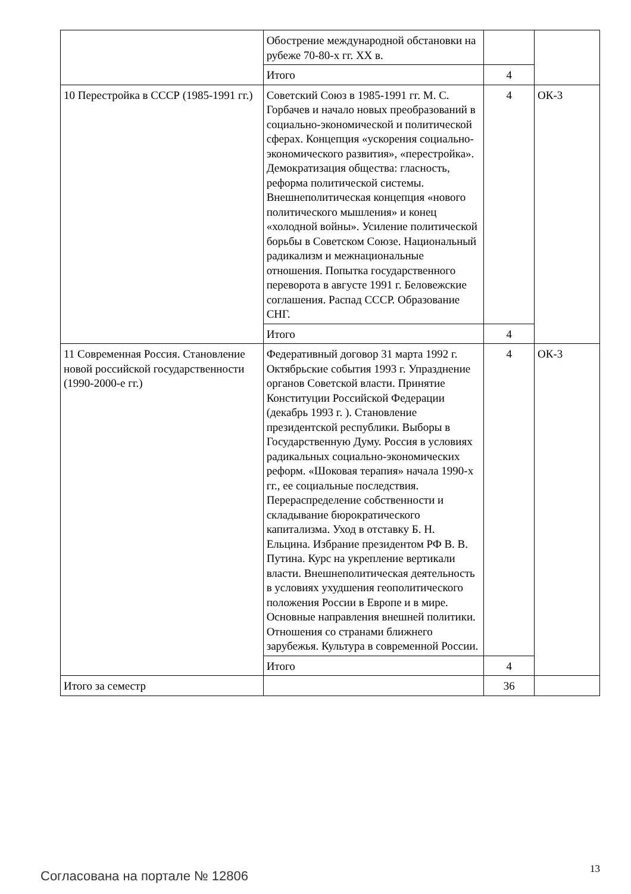| | Обострение международной обстановки на рубеже 70-80-х гг. XX в. | | |
| | Итого | 4 | |
| 10 Перестройка в СССР (1985-1991 гг.) | Советский Союз в 1985-1991 гг. М. С. Горбачев и начало новых преобразований в социально-экономической и политической сферах. Концепция «ускорения социально-экономического развития», «перестройка». Демократизация общества: гласность, реформа политической системы. Внешнеполитическая концепция «нового политического мышления» и конец «холодной войны». Усиление политической борьбы в Советском Союзе. Национальный радикализм и межнациональные отношения. Попытка государственного переворота в августе 1991 г. Беловежские соглашения. Распад СССР. Образование СНГ. | 4 | ОК-3 |
| | Итого | 4 | |
| 11 Современная Россия. Становление новой российской государственности (1990-2000-е гг.) | Федеративный договор 31 марта 1992 г. Октябрьские события 1993 г. Упразднение органов Советской власти. Принятие Конституции Российской Федерации (декабрь 1993 г. ). Становление президентской республики. Выборы в Государственную Думу. Россия в условиях радикальных социально-экономических реформ. «Шоковая терапия» начала 1990-х гг., ее социальные последствия. Перераспределение собственности и складывание бюрократического капитализма. Уход в отставку Б. Н. Ельцина. Избрание президентом РФ В. В. Путина. Курс на укрепление вертикали власти. Внешнеполитическая деятельность в условиях ухудшения геополитического положения России в Европе и в мире. Основные направления внешней политики. Отношения со странами ближнего зарубежья. Культура в современной России. | 4 | ОК-3 |
| | Итого | 4 | |
| Итого за семестр | | 36 | |
Согласована на портале № 12806 13